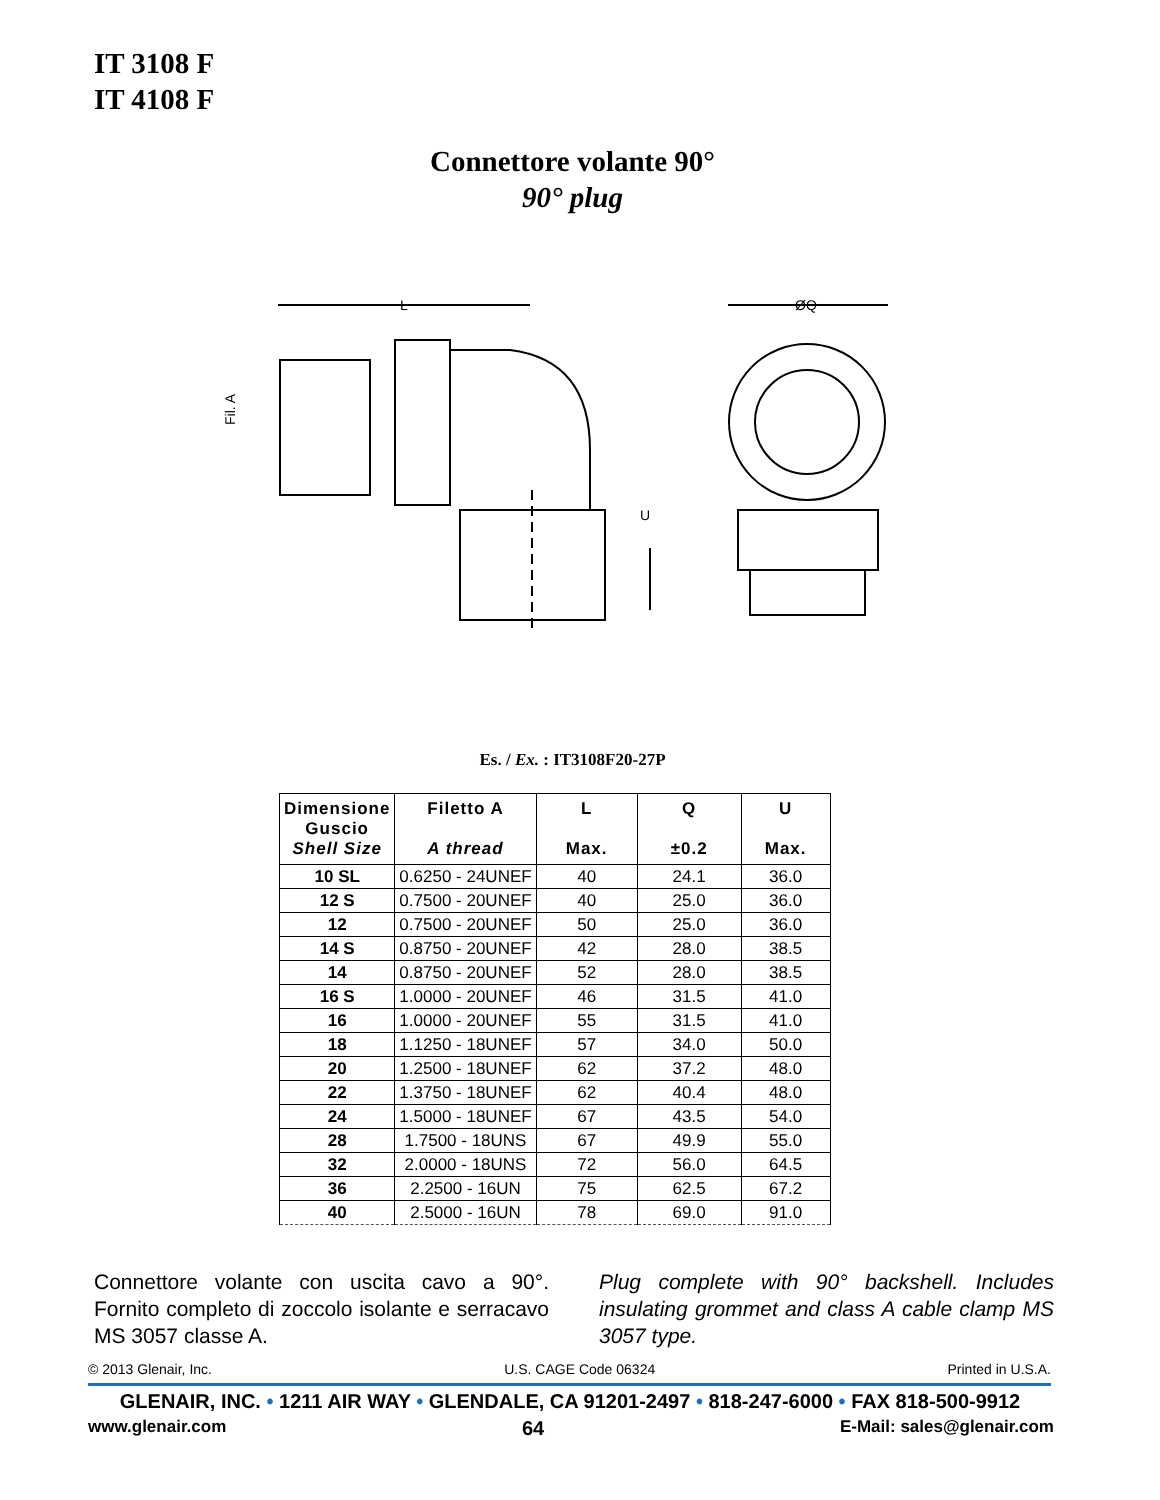IT 3108 F
IT 4108 F
Connettore volante 90°
90° plug
L
U
ØQ
Fil. A
Es. / Ex. : IT3108F20-27P
| Dimensione Guscio Shell Size | Filetto A A thread | L Max. | Q ±0.2 | U Max. |
| --- | --- | --- | --- | --- |
| 10 SL | 0.6250 - 24UNEF | 40 | 24.1 | 36.0 |
| 12 S | 0.7500 - 20UNEF | 40 | 25.0 | 36.0 |
| 12 | 0.7500 - 20UNEF | 50 | 25.0 | 36.0 |
| 14 S | 0.8750 - 20UNEF | 42 | 28.0 | 38.5 |
| 14 | 0.8750 - 20UNEF | 52 | 28.0 | 38.5 |
| 16 S | 1.0000 - 20UNEF | 46 | 31.5 | 41.0 |
| 16 | 1.0000 - 20UNEF | 55 | 31.5 | 41.0 |
| 18 | 1.1250 - 18UNEF | 57 | 34.0 | 50.0 |
| 20 | 1.2500 - 18UNEF | 62 | 37.2 | 48.0 |
| 22 | 1.3750 - 18UNEF | 62 | 40.4 | 48.0 |
| 24 | 1.5000 - 18UNEF | 67 | 43.5 | 54.0 |
| 28 | 1.7500 - 18UNS | 67 | 49.9 | 55.0 |
| 32 | 2.0000 - 18UNS | 72 | 56.0 | 64.5 |
| 36 | 2.2500 - 16UN | 75 | 62.5 | 67.2 |
| 40 | 2.5000 - 16UN | 78 | 69.0 | 91.0 |
Connettore volante con uscita cavo a 90°. Fornito completo di zoccolo isolante e serracavo MS 3057 classe A.
Plug complete with 90° backshell. Includes insulating grommet and class A cable clamp MS 3057 type.
© 2013 Glenair, Inc. U.S. CAGE Code 06324 Printed in U.S.A.
GLENAIR, INC. • 1211 AIR WAY • GLENDALE, CA 91201-2497 • 818-247-6000 • FAX 818-500-9912
www.glenair.com 64 E-Mail: sales@glenair.com